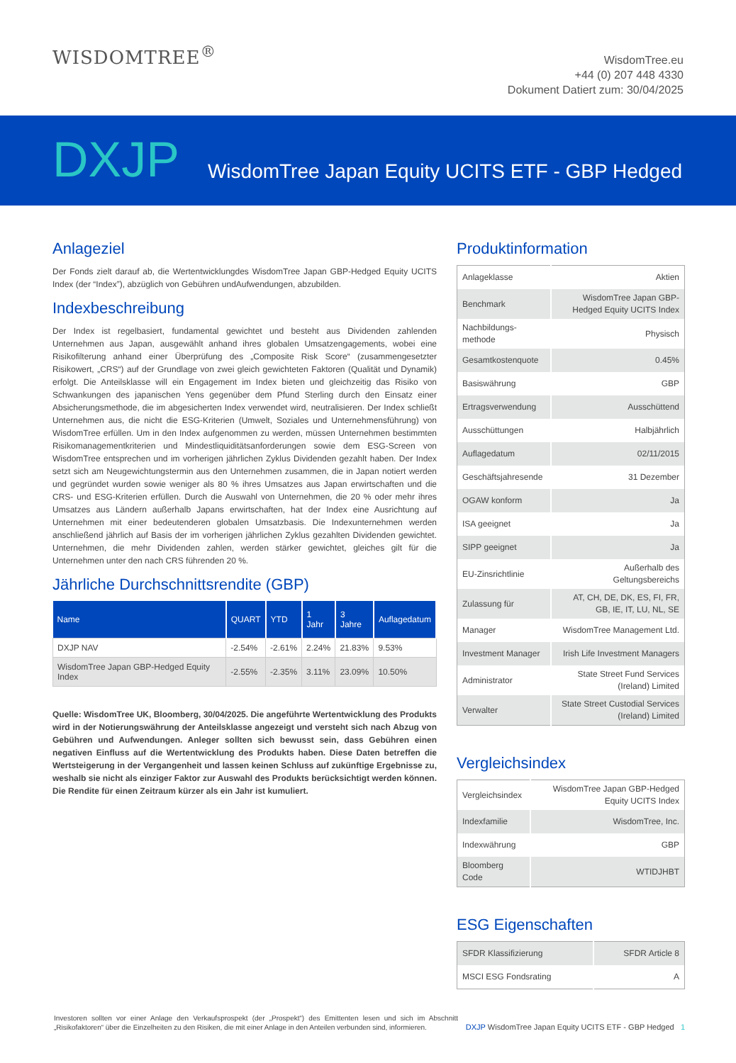WISDOMTREE<sup>®</sup>
WisdomTree.eu
+44 (0) 207 448 4330
Dokument Datiert zum: 30/04/2025
DXJP WisdomTree Japan Equity UCITS ETF - GBP Hedged
Anlageziel
Der Fonds zielt darauf ab, die Wertentwicklungdes WisdomTree Japan GBP-Hedged Equity UCITS Index (der “Index”), abzüglich von Gebühren undAufwendungen, abzubilden.
Indexbeschreibung
Der Index ist regelbasiert, fundamental gewichtet und besteht aus Dividenden zahlenden Unternehmen aus Japan, ausgewählt anhand ihres globalen Umsatzengagements, wobei eine Risikofilterung anhand einer Überprüfung des „Composite Risk Score“ (zusammengesetzter Risikowert, „CRS“) auf der Grundlage von zwei gleich gewichteten Faktoren (Qualität und Dynamik) erfolgt. Die Anteilsklasse will ein Engagement im Index bieten und gleichzeitig das Risiko von Schwankungen des japanischen Yens gegenüber dem Pfund Sterling durch den Einsatz einer Absicherungsmethode, die im abgesicherten Index verwendet wird, neutralisieren. Der Index schließt Unternehmen aus, die nicht die ESG-Kriterien (Umwelt, Soziales und Unternehmensführung) von WisdomTree erfüllen. Um in den Index aufgenommen zu werden, müssen Unternehmen bestimmten Risikomanagementkriterien und Mindestliquiditätsanforderungen sowie dem ESG-Screen von WisdomTree entsprechen und im vorherigen jährlichen Zyklus Dividenden gezahlt haben. Der Index setzt sich am Neugewichtungstermin aus den Unternehmen zusammen, die in Japan notiert werden und gegründet wurden sowie weniger als 80 % ihres Umsatzes aus Japan erwirtschaften und die CRS- und ESG-Kriterien erfüllen. Durch die Auswahl von Unternehmen, die 20 % oder mehr ihres Umsatzes aus Ländern außerhalb Japans erwirtschaften, hat der Index eine Ausrichtung auf Unternehmen mit einer bedeutenderen globalen Umsatzbasis. Die Indexunternehmen werden anschließend jährlich auf Basis der im vorherigen jährlichen Zyklus gezahlten Dividenden gewichtet. Unternehmen, die mehr Dividenden zahlen, werden stärker gewichtet, gleiches gilt für die Unternehmen unter den nach CRS führenden 20 %.
Jährliche Durchschnittsrendite (GBP)
| Name | QUART | YTD | 1 Jahr | 3 Jahre | Auflagedatum |
| --- | --- | --- | --- | --- | --- |
| DXJP NAV | -2.54% | -2.61% | 2.24% | 21.83% | 9.53% |
| WisdomTree Japan GBP-Hedged Equity Index | -2.55% | -2.35% | 3.11% | 23.09% | 10.50% |
Quelle: WisdomTree UK, Bloomberg, 30/04/2025. Die angeführte Wertentwicklung des Produkts wird in der Notierungswährung der Anteilsklasse angezeigt und versteht sich nach Abzug von Gebühren und Aufwendungen. Anleger sollten sich bewusst sein, dass Gebühren einen negativen Einfluss auf die Wertentwicklung des Produkts haben. Diese Daten betreffen die Wertsteigerung in der Vergangenheit und lassen keinen Schluss auf zukünftige Ergebnisse zu, weshalb sie nicht als einziger Faktor zur Auswahl des Produkts berücksichtigt werden können. Die Rendite für einen Zeitraum kürzer als ein Jahr ist kumuliert.
Produktinformation
| Anlageklasse | Aktien |
| Benchmark | WisdomTree Japan GBP-Hedged Equity UCITS Index |
| Nachbildungs-methode | Physisch |
| Gesamtkostenquote | 0.45% |
| Basiswährung | GBP |
| Ertragsverwendung | Ausschüttend |
| Ausschüttungen | Halbjährlich |
| Auflagedatum | 02/11/2015 |
| Geschäftsjahresende | 31 Dezember |
| OGAW konform | Ja |
| ISA geeignet | Ja |
| SIPP geeignet | Ja |
| EU-Zinsrichtlinie | Außerhalb des Geltungsbereichs |
| Zulassung für | AT, CH, DE, DK, ES, FI, FR, GB, IE, IT, LU, NL, SE |
| Manager | WisdomTree Management Ltd. |
| Investment Manager | Irish Life Investment Managers |
| Administrator | State Street Fund Services (Ireland) Limited |
| Verwalter | State Street Custodial Services (Ireland) Limited |
Vergleichsindex
| Vergleichsindex | WisdomTree Japan GBP-Hedged Equity UCITS Index |
| Indexfamilie | WisdomTree, Inc. |
| Indexwährung | GBP |
| Bloomberg Code | WTIDJHBT |
ESG Eigenschaften
| SFDR Klassifizierung | SFDR Article 8 |
| MSCI ESG Fondsrating | A |
Investoren sollten vor einer Anlage den Verkaufsprospekt (der „Prospekt“) des Emittenten lesen und sich im Abschnitt „Risikofaktoren“ über die Einzelheiten zu den Risiken, die mit einer Anlage in den Anteilen verbunden sind, informieren.
DXJP WisdomTree Japan Equity UCITS ETF - GBP Hedged 1